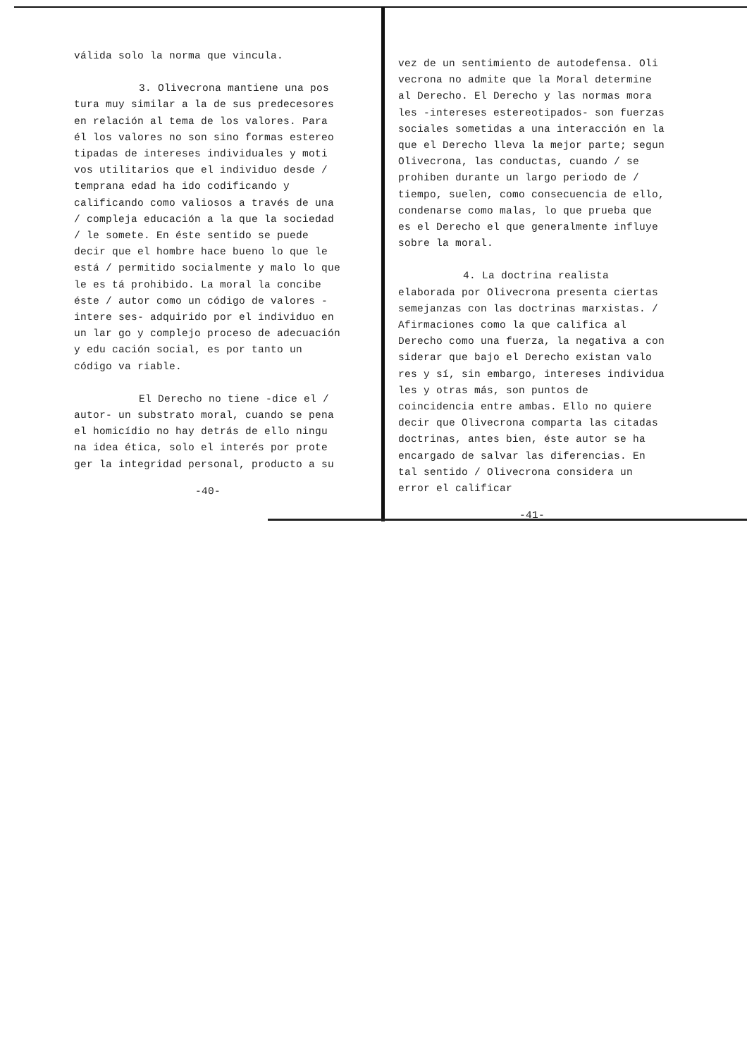válida solo la norma que vincula.
3. Olivecrona mantiene una pos tura muy similar a la de sus predecesores en relación al tema de los valores. Para él los valores no son sino formas estereo tipadas de intereses individuales y moti vos utilitarios que el individuo desde / temprana edad ha ido codificando y calificando como valiosos a través de una / compleja educación a la que la sociedad / le somete. En éste sentido se puede decir que el hombre hace bueno lo que le está / permitido socialmente y malo lo que le es tá prohibido. La moral la concibe éste / autor como un código de valores -intere ses- adquirido por el individuo en un lar go y complejo proceso de adecuación y edu cación social, es por tanto un código va riable.
El Derecho no tiene -dice el / autor- un substrato moral, cuando se pena el homicídio no hay detrás de ello ningu na idea ética, solo el interés por prote ger la integridad personal, producto a su
-40-
vez de un sentimiento de autodefensa. Oli vecrona no admite que la Moral determine al Derecho. El Derecho y las normas mora les -intereses estereotipados- son fuerzas sociales sometidas a una interacción en la que el Derecho lleva la mejor parte; segun Olivecrona, las conductas, cuando / se prohiben durante un largo periodo de / tiempo, suelen, como consecuencia de ello, condenarse como malas, lo que prueba que es el Derecho el que generalmente influye sobre la moral.
4. La doctrina realista elaborada por Olivecrona presenta ciertas semejanzas con las doctrinas marxistas. / Afirmaciones como la que califica al Derecho como una fuerza, la negativa a con siderar que bajo el Derecho existan valo res y sí, sin embargo, intereses individua les y otras más, son puntos de coincidencia entre ambas. Ello no quiere decir que Olivecrona comparta las citadas doctrinas, antes bien, éste autor se ha encargado de salvar las diferencias. En tal sentido / Olivecrona considera un error el calificar
-41-